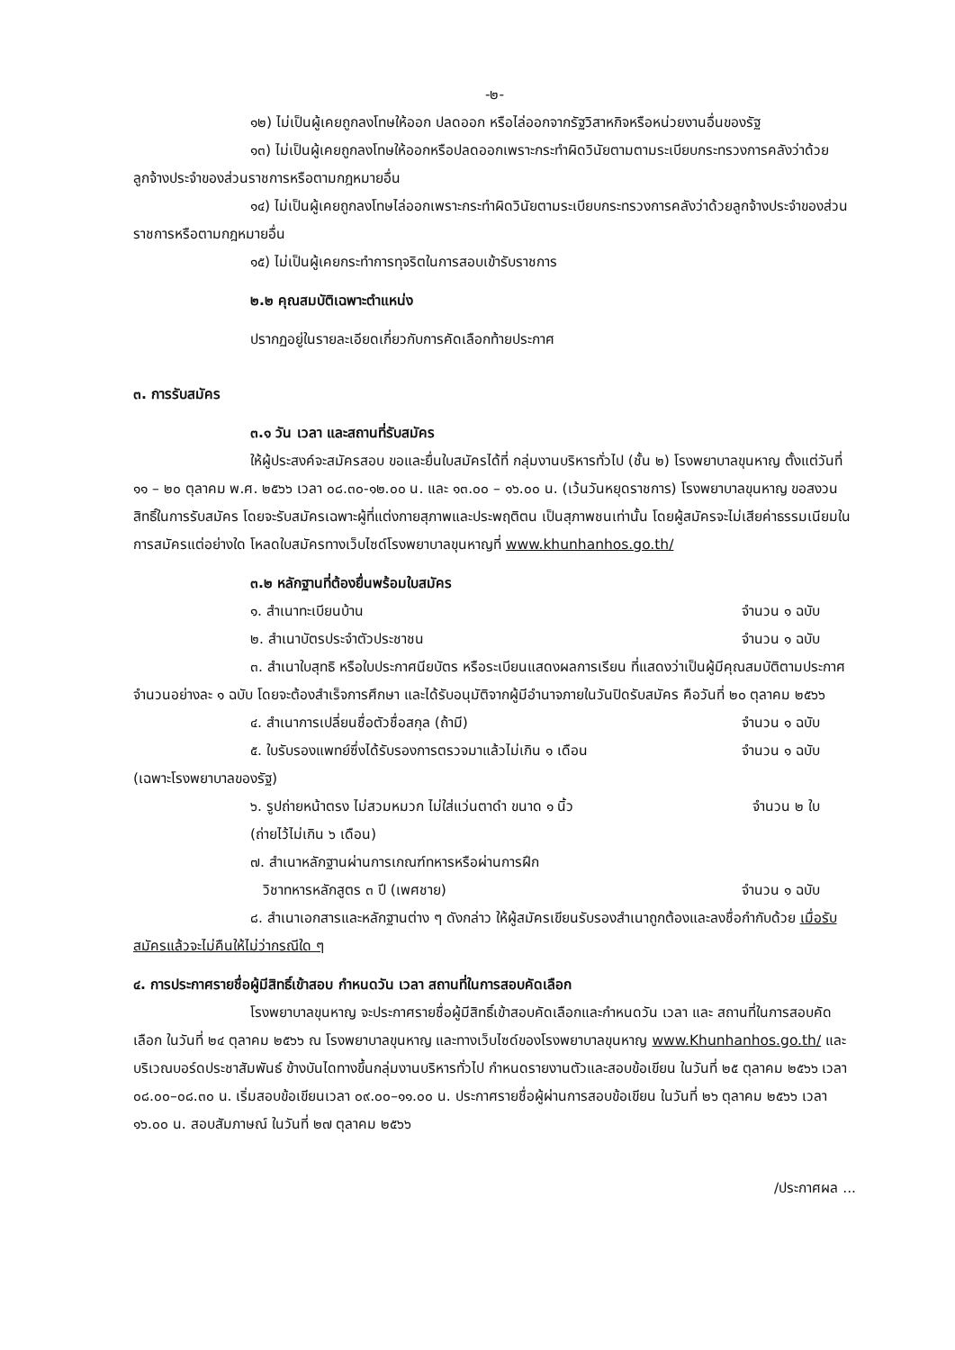-๒-
๑๒) ไม่เป็นผู้เคยถูกลงโทษให้ออก ปลดออก หรือไล่ออกจากรัฐวิสาหกิจหรือหน่วยงานอื่นของรัฐ
๑๓) ไม่เป็นผู้เคยถูกลงโทษให้ออกหรือปลดออกเพราะกระทำผิดวินัยตามตามระเบียบกระทรวงการคลังว่าด้วยลูกจ้างประจำของส่วนราชการหรือตามกฎหมายอื่น
๑๔) ไม่เป็นผู้เคยถูกลงโทษไล่ออกเพราะกระทำผิดวินัยตามระเบียบกระทรวงการคลังว่าด้วยลูกจ้างประจำของส่วนราชการหรือตามกฎหมายอื่น
๑๕) ไม่เป็นผู้เคยกระทำการทุจริตในการสอบเข้ารับราชการ
๒.๒ คุณสมบัติเฉพาะตำแหน่ง
ปรากฏอยู่ในรายละเอียดเกี่ยวกับการคัดเลือกท้ายประกาศ
๓. การรับสมัคร
๓.๑ วัน เวลา และสถานที่รับสมัคร
ให้ผู้ประสงค์จะสมัครสอบ ขอและยื่นใบสมัครได้ที่ กลุ่มงานบริหารทั่วไป (ชั้น ๒) โรงพยาบาลขุนหาญ ตั้งแต่วันที่ ๑๑ – ๒๐ ตุลาคม พ.ศ. ๒๕๖๖ เวลา ๐๘.๓๐-๑๒.๐๐ น. และ ๑๓.๐๐ – ๑๖.๐๐ น. (เว้นวันหยุดราชการ) โรงพยาบาลขุนหาญ ขอสงวนสิทธิ์ในการรับสมัคร โดยจะรับสมัครเฉพาะผู้ที่แต่งกายสุภาพและประพฤติตน เป็นสุภาพชนเท่านั้น โดยผู้สมัครจะไม่เสียค่าธรรมเนียมในการสมัครแต่อย่างใด โหลดใบสมัครทางเว็บไซด์โรงพยาบาลขุนหาญที่ www.khunhanhos.go.th/
๓.๒ หลักฐานที่ต้องยื่นพร้อมใบสมัคร
๑. สำเนาทะเบียนบ้าน จำนวน ๑ ฉบับ
๒. สำเนาบัตรประจำตัวประชาชน จำนวน ๑ ฉบับ
๓. สำเนาใบสุทธิ หรือใบประกาศนียบัตร หรือระเบียนแสดงผลการเรียน ที่แสดงว่าเป็นผู้มีคุณสมบัติตามประกาศ จำนวนอย่างละ ๑ ฉบับ โดยจะต้องสำเร็จการศึกษา และได้รับอนุมัติจากผู้มีอำนาจภายในวันปิดรับสมัคร คือวันที่ ๒๐ ตุลาคม ๒๕๖๖
๔. สำเนาการเปลี่ยนชื่อตัวชื่อสกุล (ถ้ามี) จำนวน ๑ ฉบับ
๕. ใบรับรองแพทย์ซึ่งได้รับรองการตรวจมาแล้วไม่เกิน ๑ เดือน จำนวน ๑ ฉบับ
(เฉพาะโรงพยาบาลของรัฐ)
๖. รูปถ่ายหน้าตรง ไม่สวมหมวก ไม่ใส่แว่นตาดำ ขนาด ๑ นิ้ว จำนวน ๒ ใบ
(ถ่ายไว้ไม่เกิน ๖ เดือน)
๗. สำเนาหลักฐานผ่านการเกณฑ์ทหารหรือผ่านการฝึก
วิชาทหารหลักสูตร ๓ ปี (เพศชาย) จำนวน ๑ ฉบับ
๘. สำเนาเอกสารและหลักฐานต่าง ๆ ดังกล่าว ให้ผู้สมัครเขียนรับรองสำเนาถูกต้องและลงชื่อกำกับด้วย เมื่อรับสมัครแล้วจะไม่คืนให้ไม่ว่ากรณีใด ๆ
๔. การประกาศรายชื่อผู้มีสิทธิ์เข้าสอบ กำหนดวัน เวลา สถานที่ในการสอบคัดเลือก
โรงพยาบาลขุนหาญ จะประกาศรายชื่อผู้มีสิทธิ์เข้าสอบคัดเลือกและกำหนดวัน เวลา และ สถานที่ในการสอบคัดเลือก ในวันที่ ๒๔ ตุลาคม ๒๕๖๖ ณ โรงพยาบาลขุนหาญ และทางเว็บไซด์ของโรงพยาบาลขุนหาญ www.Khunhanhos.go.th/ และบริเวณบอร์ดประชาสัมพันธ์ ข้างบันไดทางขึ้นกลุ่มงานบริหารทั่วไป กำหนดรายงานตัวและสอบข้อเขียน ในวันที่ ๒๕ ตุลาคม ๒๕๖๖ เวลา ๐๘.๐๐–๐๘.๓๐ น. เริ่มสอบข้อเขียนเวลา ๐๙.๐๐–๑๑.๐๐ น. ประกาศรายชื่อผู้ผ่านการสอบข้อเขียน ในวันที่ ๒๖ ตุลาคม ๒๕๖๖ เวลา ๑๖.๐๐ น. สอบสัมภาษณ์ ในวันที่ ๒๗ ตุลาคม ๒๕๖๖
/ประกาศผล ...